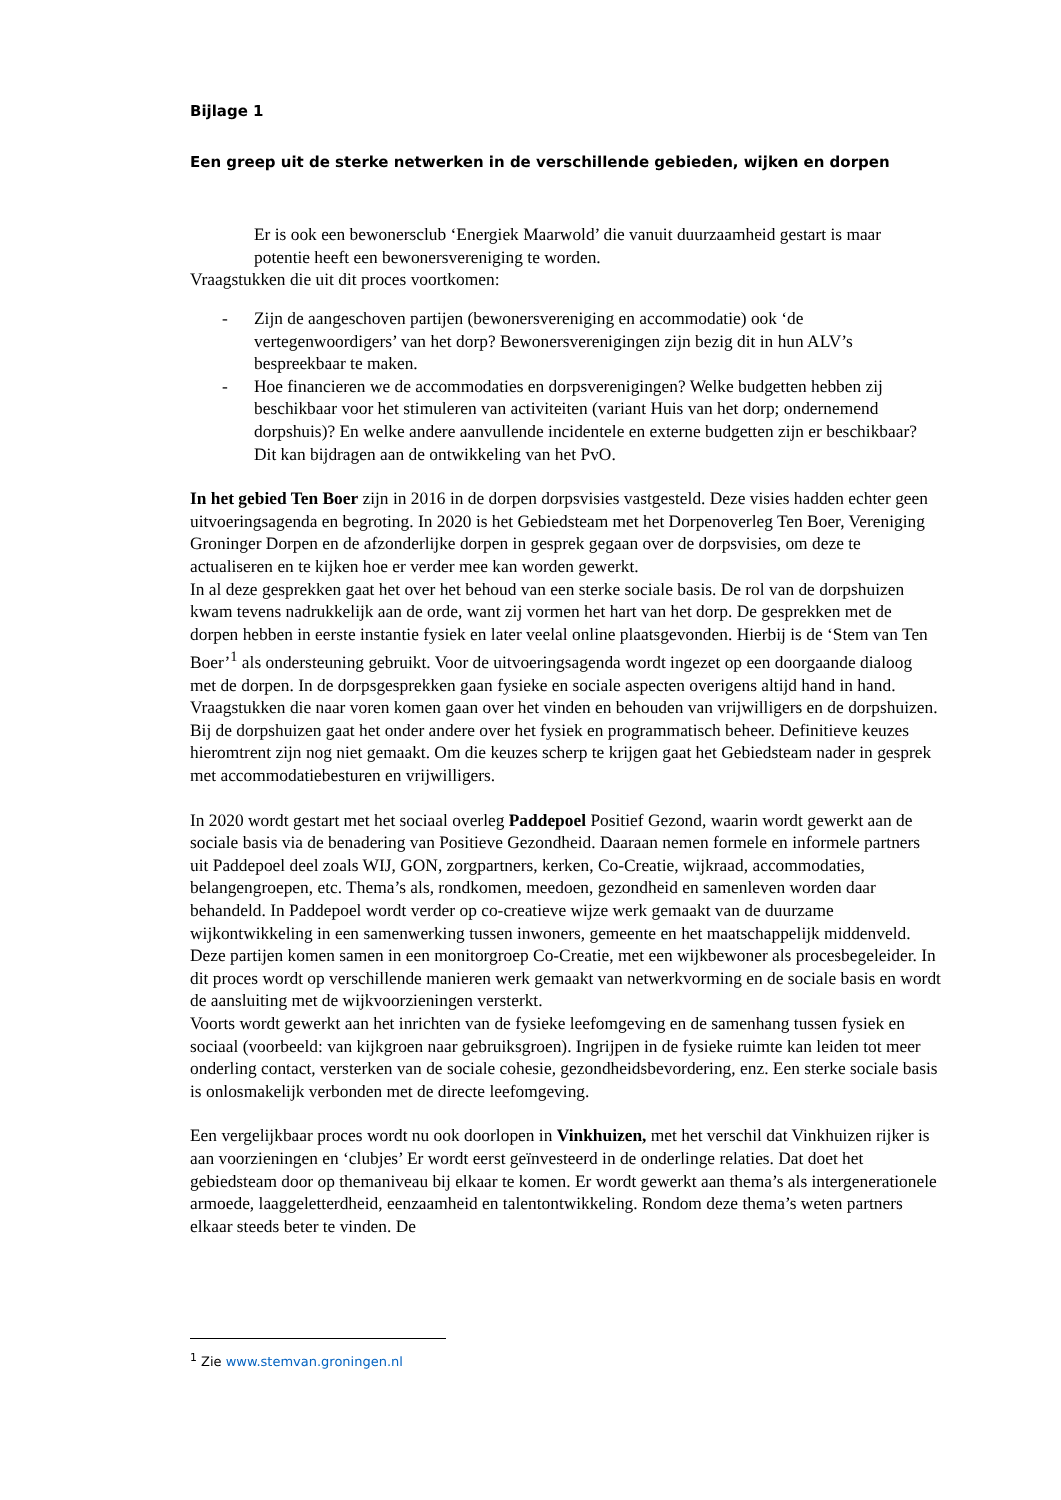Bijlage 1
Een greep uit de sterke netwerken in de verschillende gebieden, wijken en dorpen
Er is ook een bewonersclub ‘Energiek Maarwold’ die vanuit duurzaamheid gestart is maar potentie heeft een bewonersvereniging te worden.
Vraagstukken die uit dit proces voortkomen:
- Zijn de aangeschoven partijen (bewonersvereniging en accommodatie) ook ‘de vertegenwoordigers’ van het dorp? Bewonersverenigingen zijn bezig dit in hun ALV’s bespreekbaar te maken.
- Hoe financieren we de accommodaties en dorpsverenigingen? Welke budgetten hebben zij beschikbaar voor het stimuleren van activiteiten (variant Huis van het dorp; ondernemend dorpshuis)? En welke andere aanvullende incidentele en externe budgetten zijn er beschikbaar? Dit kan bijdragen aan de ontwikkeling van het PvO.
In het gebied Ten Boer zijn in 2016 in de dorpen dorpsvisies vastgesteld. Deze visies hadden echter geen uitvoeringsagenda en begroting. In 2020 is het Gebiedsteam met het Dorpenoverleg Ten Boer, Vereniging Groninger Dorpen en de afzonderlijke dorpen in gesprek gegaan over de dorpsvisies, om deze te actualiseren en te kijken hoe er verder mee kan worden gewerkt.
In al deze gesprekken gaat het over het behoud van een sterke sociale basis. De rol van de dorpshuizen kwam tevens nadrukkelijk aan de orde, want zij vormen het hart van het dorp. De gesprekken met de dorpen hebben in eerste instantie fysiek en later veelal online plaatsgevonden. Hierbij is de ‘Stem van Ten Boer’<sup>1</sup> als ondersteuning gebruikt. Voor de uitvoeringsagenda wordt ingezet op een doorgaande dialoog met de dorpen. In de dorpsgesprekken gaan fysieke en sociale aspecten overigens altijd hand in hand. Vraagstukken die naar voren komen gaan over het vinden en behouden van vrijwilligers en de dorpshuizen. Bij de dorpshuizen gaat het onder andere over het fysiek en programmatisch beheer. Definitieve keuzes hieromtrent zijn nog niet gemaakt. Om die keuzes scherp te krijgen gaat het Gebiedsteam nader in gesprek met accommodatiebesturen en vrijwilligers.
In 2020 wordt gestart met het sociaal overleg Paddepoel Positief Gezond, waarin wordt gewerkt aan de sociale basis via de benadering van Positieve Gezondheid. Daaraan nemen formele en informele partners uit Paddepoel deel zoals WIJ, GON, zorgpartners, kerken, Co-Creatie, wijkraad, accommodaties, belangengroepen, etc. Thema’s als, rondkomen, meedoen, gezondheid en samenleven worden daar behandeld. In Paddepoel wordt verder op co-creatieve wijze werk gemaakt van de duurzame wijkontwikkeling in een samenwerking tussen inwoners, gemeente en het maatschappelijk middenveld. Deze partijen komen samen in een monitorgroep Co-Creatie, met een wijkbewoner als procesbegeleider. In dit proces wordt op verschillende manieren werk gemaakt van netwerkvorming en de sociale basis en wordt de aansluiting met de wijkvoorzieningen versterkt.
Voorts wordt gewerkt aan het inrichten van de fysieke leefomgeving en de samenhang tussen fysiek en sociaal (voorbeeld: van kijkgroen naar gebruiksgroen). Ingrijpen in de fysieke ruimte kan leiden tot meer onderling contact, versterken van de sociale cohesie, gezondheidsbevordering, enz. Een sterke sociale basis is onlosmakelijk verbonden met de directe leefomgeving.
Een vergelijkbaar proces wordt nu ook doorlopen in Vinkhuizen, met het verschil dat Vinkhuizen rijker is aan voorzieningen en ‘clubjes’ Er wordt eerst geïnvesteerd in de onderlinge relaties. Dat doet het gebiedsteam door op themaniveau bij elkaar te komen. Er wordt gewerkt aan thema’s als intergenerationele armoede, laaggeletterdheid, eenzaamheid en talentontwikkeling. Rondom deze thema’s weten partners elkaar steeds beter te vinden. De
<sup>1</sup> Zie www.stemvan.groningen.nl